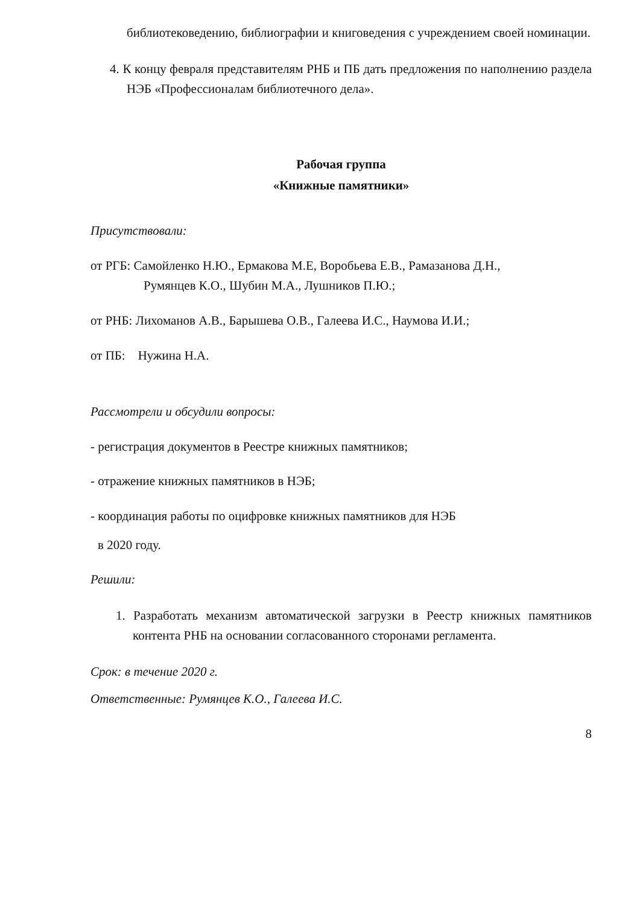библиотековедению, библиографии и книговедения с учреждением своей номинации.
4. К концу февраля представителям РНБ и ПБ дать предложения по наполнению раздела НЭБ «Профессионалам библиотечного дела».
Рабочая группа
«Книжные памятники»
Присутствовали:
от РГБ: Самойленко Н.Ю., Ермакова М.Е, Воробьева Е.В., Рамазанова Д.Н.,
Румянцев К.О., Шубин М.А., Лушников П.Ю.;
от РНБ: Лихоманов А.В., Барышева О.В., Галеева И.С., Наумова И.И.;
от ПБ: Нужина Н.А.
Рассмотрели и обсудили вопросы:
- регистрация документов в Реестре книжных памятников;
- отражение книжных памятников в НЭБ;
- координация работы по оцифровке книжных памятников для НЭБ
в 2020 году.
Решили:
1. Разработать механизм автоматической загрузки в Реестр книжных памятников контента РНБ на основании согласованного сторонами регламента.
Срок: в течение 2020 г.
Ответственные: Румянцев К.О., Галеева И.С.
8